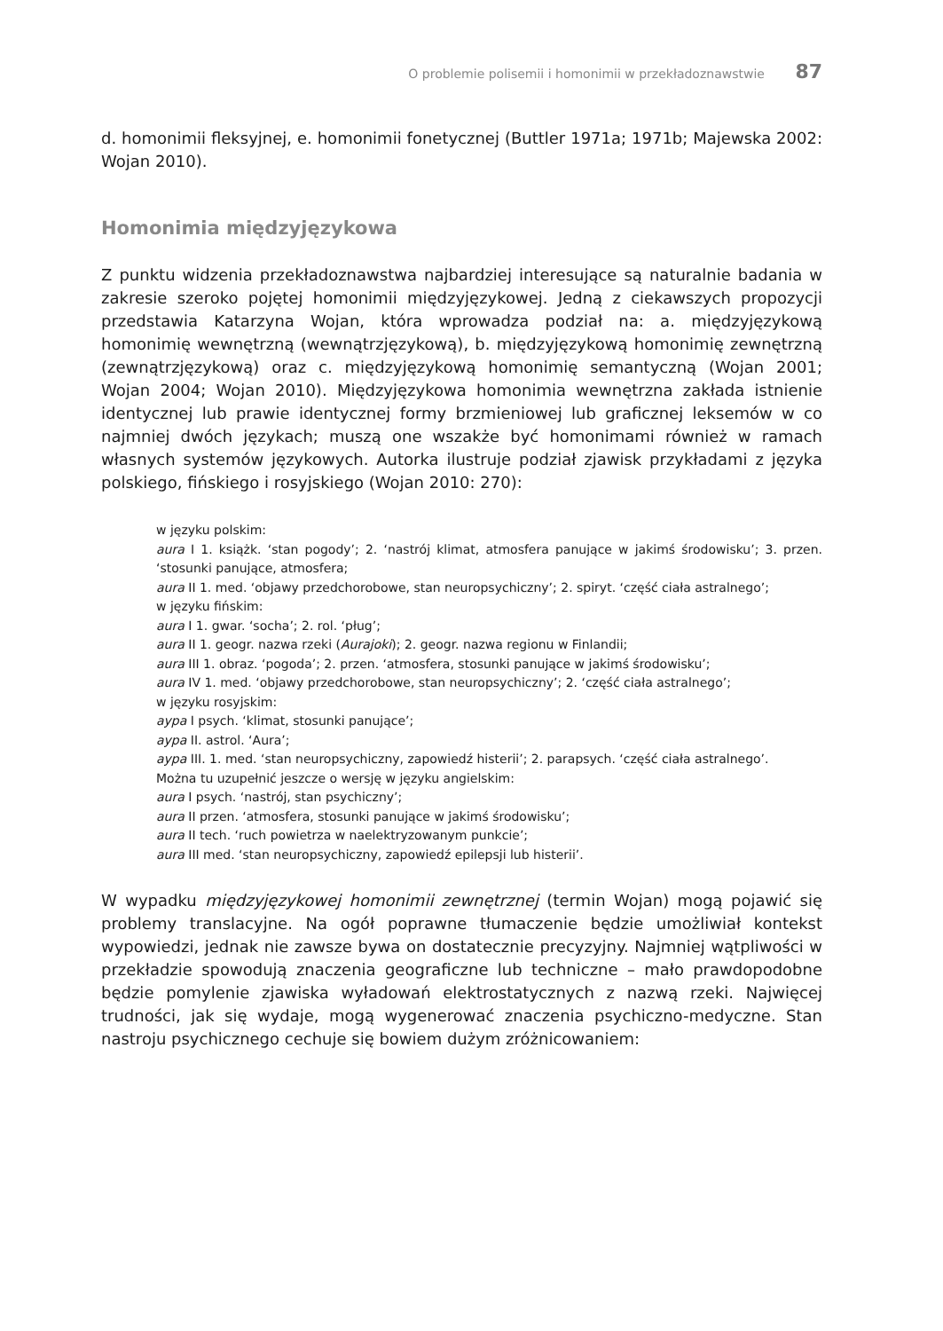O problemie polisemii i homonimii w przekładoznawstwie 87
d. homonimii fleksyjnej, e. homonimii fonetycznej (Buttler 1971a; 1971b; Majewska 2002: Wojan 2010).
Homonimia międzyjęzykowa
Z punktu widzenia przekładoznawstwa najbardziej interesujące są naturalnie bada­nia w zakresie szeroko pojętej homonimii międzyjęzykowej. Jedną z ciekawszych propozycji przedstawia Katarzyna Wojan, która wprowadza podział na: a. międzyję­zykową homonimię wewnętrzną (wewnątrzjęzykową), b. międzyjęzykową homoni­mię zewnętrzną (zewnątrzjęzykową) oraz c. międzyjęzykową homonimię semantycz­ną (Wojan 2001; Wojan 2004; Wojan 2010). Międzyjęzykowa homonimia wewnętrzna zakłada istnienie identycznej lub prawie identycznej formy brzmieniowej lub graficz­nej leksemów w co najmniej dwóch językach; muszą one wszakże być homonimami również w ramach własnych systemów językowych. Autorka ilustruje podział zjawisk przykładami z języka polskiego, fińskiego i rosyjskiego (Wojan 2010: 270):
w języku polskim:
aura I 1. książk. ‘stan pogody’; 2. ‘nastrój klimat, atmosfera panujące w jakimś środowisku’; 3. przen. ‘stosunki panujące, atmosfera;
aura II 1. med. ‘objawy przedchorobowe, stan neuropsychiczny’; 2. spiryt. ‘część ciała astralnego’;
w języku fińskim:
aura I 1. gwar. ‘socha’; 2. rol. ‘pług’;
aura II 1. geogr. nazwa rzeki (Aurajoki); 2. geogr. nazwa regionu w Finlandii;
aura III 1. obraz. ‘pogoda’; 2. przen. ‘atmosfera, stosunki panujące w jakimś środowisku’;
aura IV 1. med. ‘objawy przedchorobowe, stan neuropsychiczny’; 2. ‘część ciała astralnego’;
w języku rosyjskim:
аура I psych. ‘klimat, stosunki panujące’;
аура II. astrol. ‘Aura’;
аура III. 1. med. ‘stan neuropsychiczny, zapowiedź histerii’; 2. parapsych. ‘część ciała astralnego’.
Można tu uzupełnić jeszcze o wersję w języku angielskim:
aura I psych. ‘nastrój, stan psychiczny’;
aura II przen. ‘atmosfera, stosunki panujące w jakimś środowisku’;
aura II tech. ‘ruch powietrza w naelektryzowanym punkcie’;
aura III med. ‘stan neuropsychiczny, zapowiedź epilepsji lub histerii’.
W wypadku międzyjęzykowej homonimii zewnętrznej (termin Wojan) mogą pojawić się problemy translacyjne. Na ogół poprawne tłumaczenie będzie umożliwiał kon­tekst wypowiedzi, jednak nie zawsze bywa on dostatecznie precyzyjny. Najmniej wątpliwości w przekładzie spowodują znaczenia geograficzne lub techniczne – mało prawdopodobne będzie pomylenie zjawiska wyładowań elektrostatycznych z nazwą rzeki. Najwięcej trudności, jak się wydaje, mogą wygenerować znaczenia psychiczno­-medyczne. Stan nastroju psychicznego cechuje się bowiem dużym zróżnicowaniem: